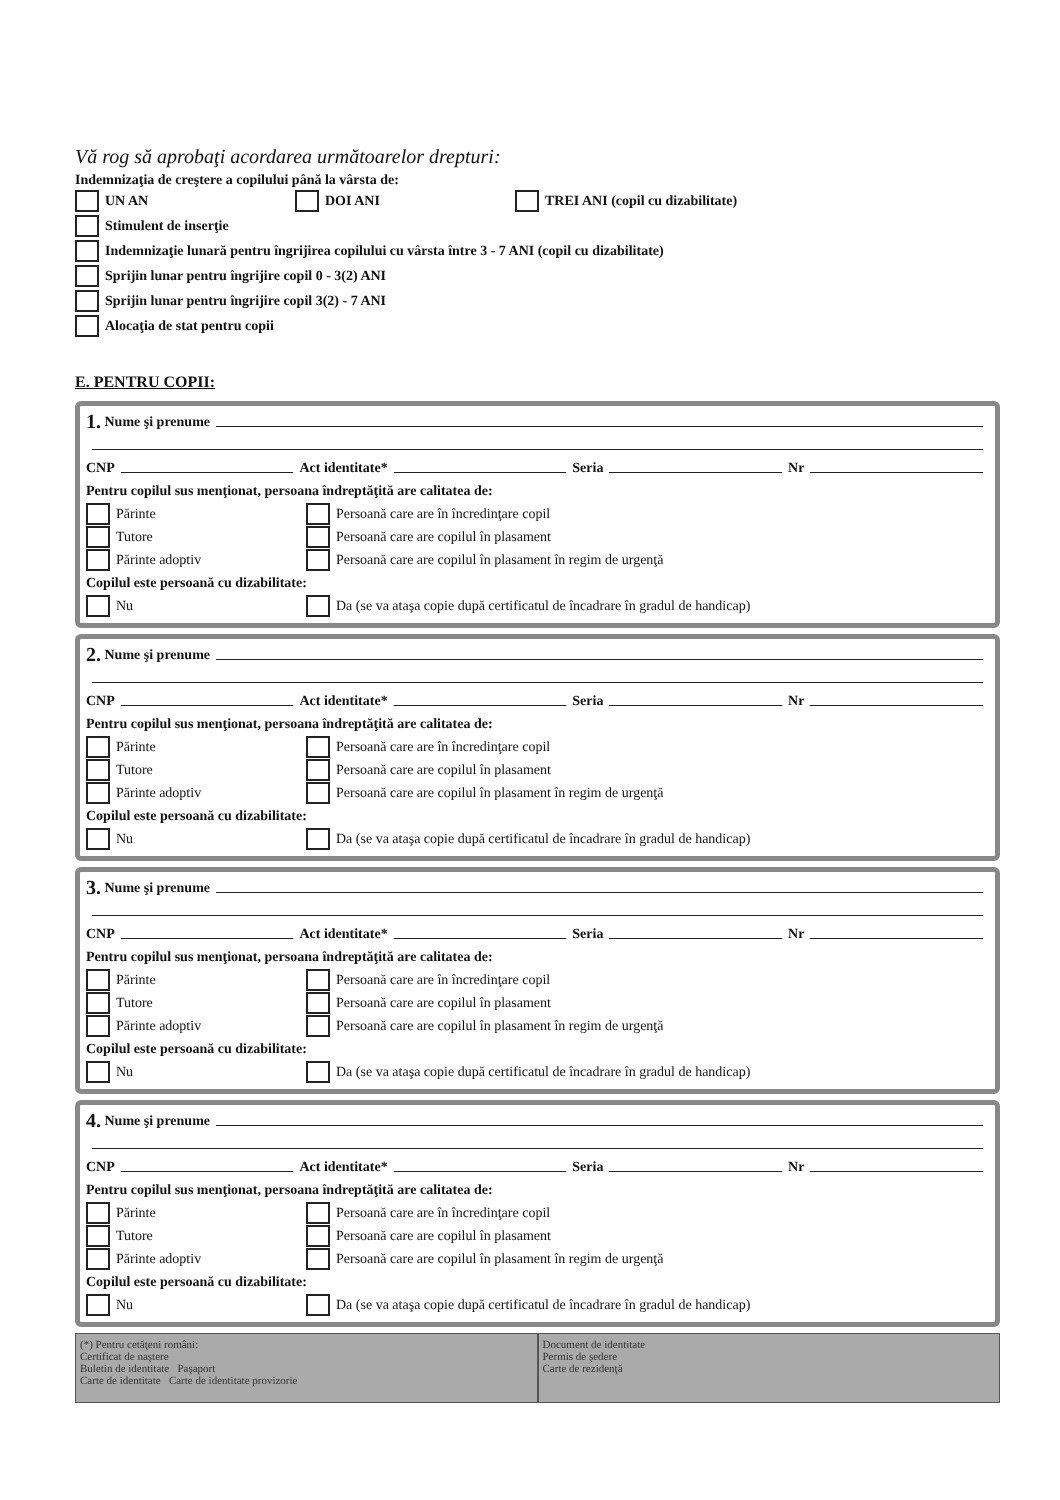Vă rog să aprobaţi acordarea următoarelor drepturi:
Indemnizaţia de creştere a copilului până la vârsta de:
UN AN DOI ANI TREI ANI (copil cu dizabilitate)
Stimulent de inserţie
Indemnizaţie lunară pentru îngrijirea copilului cu vârsta între 3 - 7 ANI (copil cu dizabilitate)
Sprijin lunar pentru îngrijire copil 0 - 3(2) ANI
Sprijin lunar pentru îngrijire copil 3(2) - 7 ANI
Alocaţia de stat pentru copii
E. PENTRU COPII:
1. Nume şi prenume
CNP Act identitate* Seria Nr
Pentru copilul sus menţionat, persoana îndreptăţită are calitatea de:
Părinte Persoană care are în încredinţare copil
Tutore Persoană care are copilul în plasament
Părinte adoptiv Persoană care are copilul în plasament în regim de urgenţă
Copilul este persoană cu dizabilitate:
Nu Da (se va ataşa copie după certificatul de încadrare în gradul de handicap)
2. Nume şi prenume
CNP Act identitate* Seria Nr
Pentru copilul sus menţionat, persoana îndreptăţită are calitatea de:
Părinte Persoană care are în încredinţare copil
Tutore Persoană care are copilul în plasament
Părinte adoptiv Persoană care are copilul în plasament în regim de urgenţă
Copilul este persoană cu dizabilitate:
Nu Da (se va ataşa copie după certificatul de încadrare în gradul de handicap)
3. Nume şi prenume
CNP Act identitate* Seria Nr
Pentru copilul sus menţionat, persoana îndreptăţită are calitatea de:
Părinte Persoană care are în încredinţare copil
Tutore Persoană care are copilul în plasament
Părinte adoptiv Persoană care are copilul în plasament în regim de urgenţă
Copilul este persoană cu dizabilitate:
Nu Da (se va ataşa copie după certificatul de încadrare în gradul de handicap)
4. Nume şi prenume
CNP Act identitate* Seria Nr
Pentru copilul sus menţionat, persoana îndreptăţită are calitatea de:
Părinte Persoană care are în încredinţare copil
Tutore Persoană care are copilul în plasament
Părinte adoptiv Persoană care are copilul în plasament în regim de urgenţă
Copilul este persoană cu dizabilitate:
Nu Da (se va ataşa copie după certificatul de încadrare în gradul de handicap)
(*) Pentru cetăţeni români:
Certificat de naştere
Buletin de identitate Paşaport
Carte de identitate Carte de identitate provizorie
Document de identitate
Permis de şedere
Carte de rezidenţă